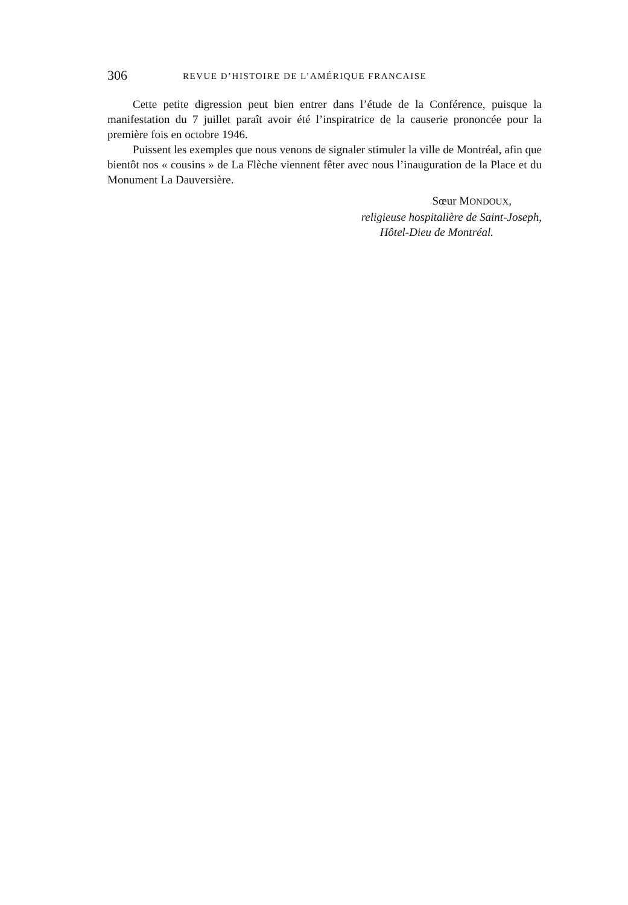306 REVUE D’HISTOIRE DE L’AMÉRIQUE FRANCAISE
Cette petite digression peut bien entrer dans l’étude de la Conférence, puisque la manifestation du 7 juillet paraît avoir été l’inspiratrice de la causerie prononcée pour la première fois en octobre 1946.
Puissent les exemples que nous venons de signaler stimuler la ville de Montréal, afin que bientôt nos « cousins » de La Flèche viennent fêter avec nous l’inauguration de la Place et du Monument La Dauversière.
Sœur MONDOUX,
religieuse hospitalière de Saint-Joseph,
Hôtel-Dieu de Montréal.